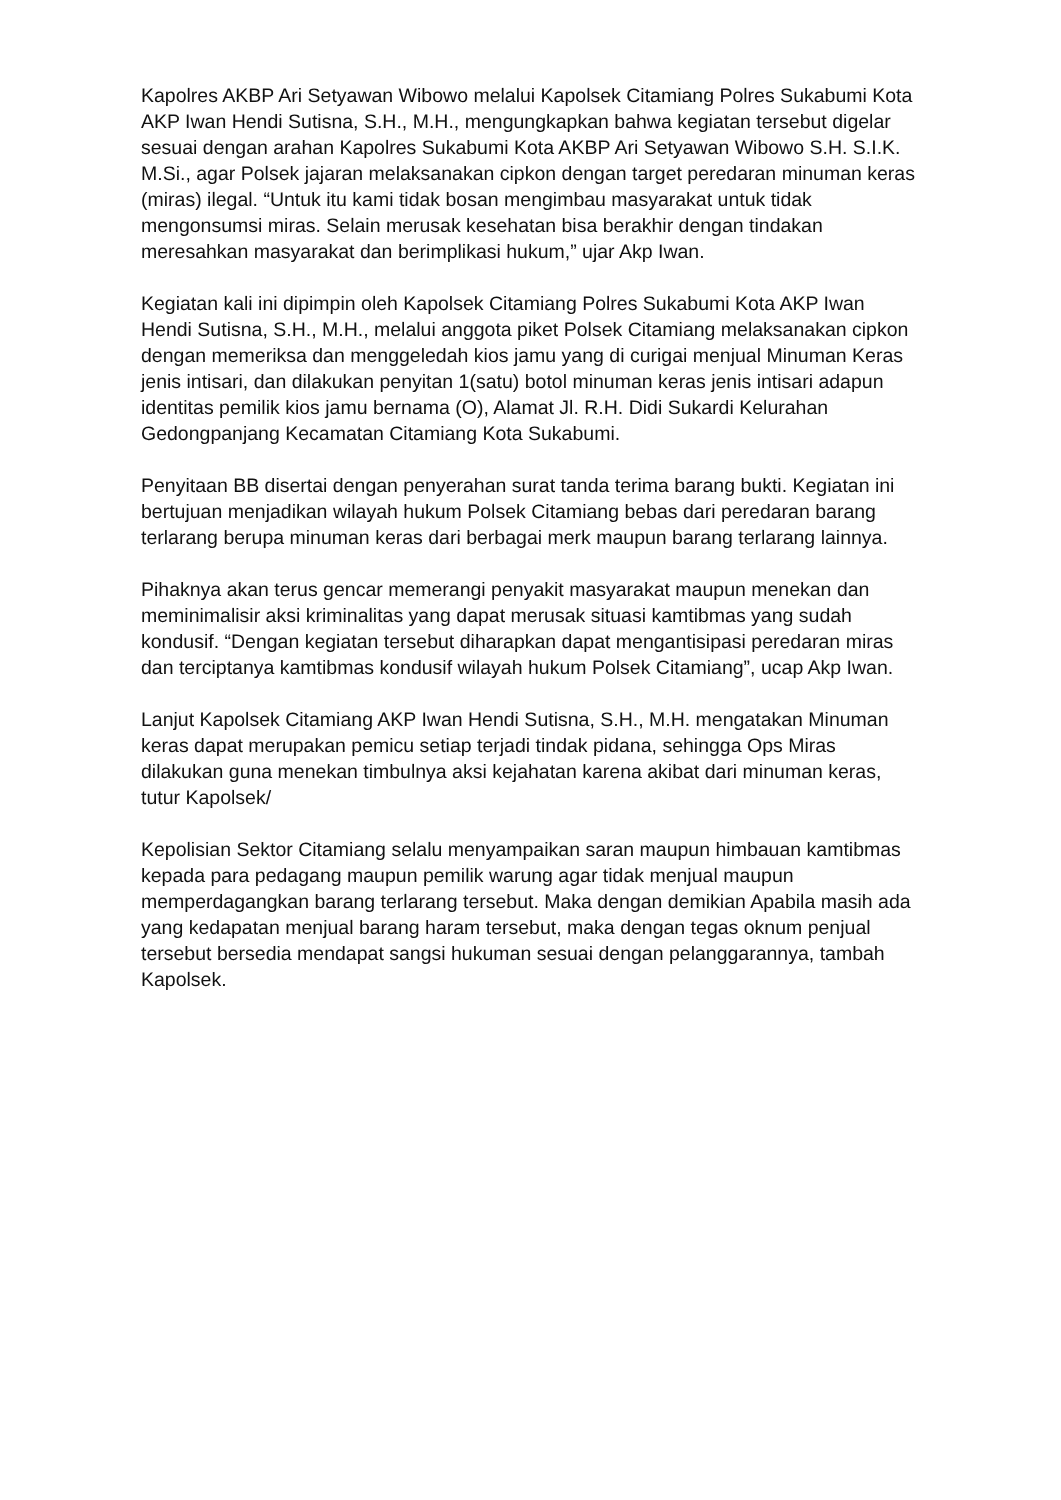Kapolres AKBP Ari Setyawan Wibowo melalui Kapolsek Citamiang Polres Sukabumi Kota AKP Iwan Hendi Sutisna, S.H., M.H., mengungkapkan bahwa kegiatan tersebut digelar sesuai dengan arahan Kapolres Sukabumi Kota AKBP Ari Setyawan Wibowo S.H. S.I.K. M.Si., agar Polsek jajaran melaksanakan cipkon dengan target peredaran minuman keras (miras) ilegal. “Untuk itu kami tidak bosan mengimbau masyarakat untuk tidak mengonsumsi miras. Selain merusak kesehatan bisa berakhir dengan tindakan meresahkan masyarakat dan berimplikasi hukum,” ujar Akp Iwan.
Kegiatan kali ini dipimpin oleh Kapolsek Citamiang Polres Sukabumi Kota AKP Iwan Hendi Sutisna, S.H., M.H., melalui anggota piket Polsek Citamiang melaksanakan cipkon dengan memeriksa dan menggeledah kios jamu yang di curigai menjual Minuman Keras jenis intisari, dan dilakukan penyitan 1(satu) botol minuman keras jenis intisari adapun identitas pemilik kios jamu bernama (O), Alamat Jl. R.H. Didi Sukardi Kelurahan Gedongpanjang Kecamatan Citamiang Kota Sukabumi.
Penyitaan BB disertai dengan penyerahan surat tanda terima barang bukti. Kegiatan ini bertujuan menjadikan wilayah hukum Polsek Citamiang bebas dari peredaran barang terlarang berupa minuman keras dari berbagai merk maupun barang terlarang lainnya.
Pihaknya akan terus gencar memerangi penyakit masyarakat maupun menekan dan meminimalisir aksi kriminalitas yang dapat merusak situasi kamtibmas yang sudah kondusif. “Dengan kegiatan tersebut diharapkan dapat mengantisipasi peredaran miras dan terciptanya kamtibmas kondusif wilayah hukum Polsek Citamiang”, ucap Akp Iwan.
Lanjut Kapolsek Citamiang AKP Iwan Hendi Sutisna, S.H., M.H. mengatakan Minuman keras dapat merupakan pemicu setiap terjadi tindak pidana, sehingga Ops Miras dilakukan guna menekan timbulnya aksi kejahatan karena akibat dari minuman keras, tutur Kapolsek/
Kepolisian Sektor Citamiang selalu menyampaikan saran maupun himbauan kamtibmas kepada para pedagang maupun pemilik warung agar tidak menjual maupun memperdagangkan barang terlarang tersebut. Maka dengan demikian Apabila masih ada yang kedapatan menjual barang haram tersebut, maka dengan tegas oknum penjual tersebut bersedia mendapat sangsi hukuman sesuai dengan pelanggarannya, tambah Kapolsek.